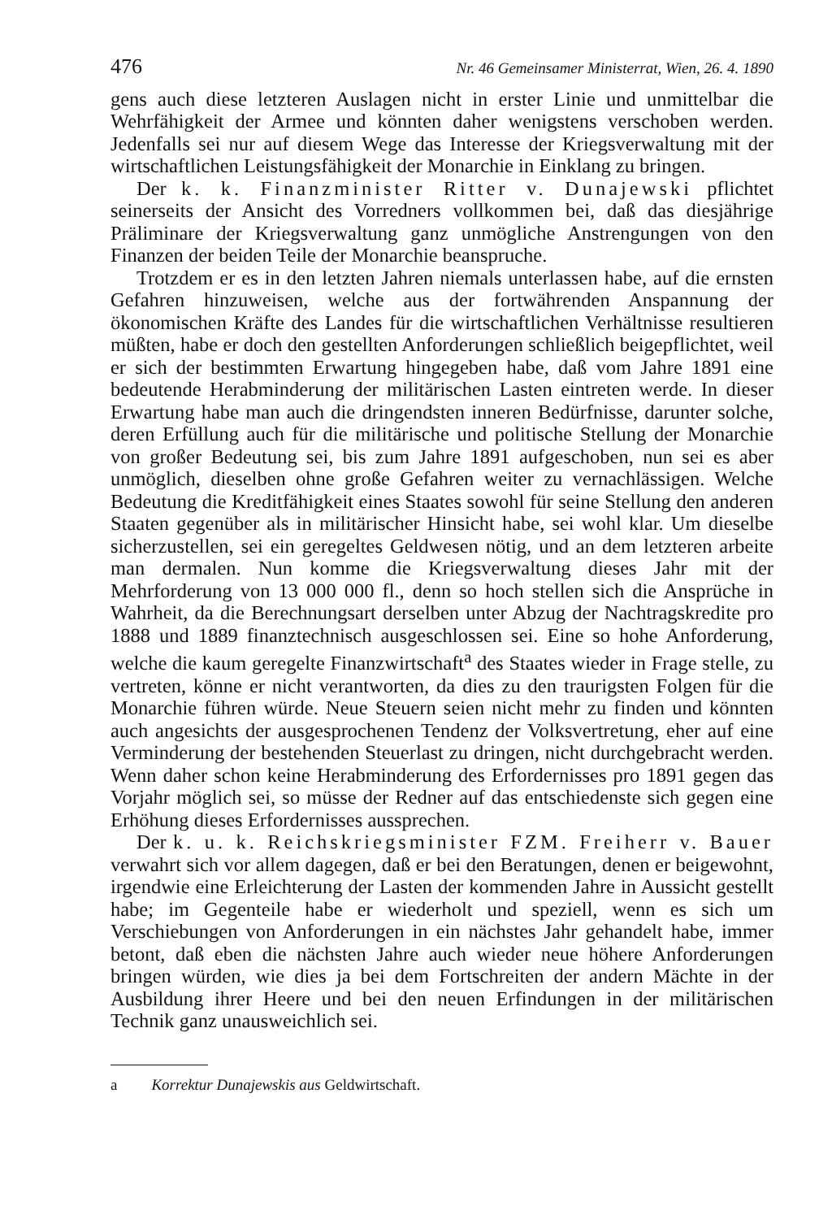476 Nr. 46 Gemeinsamer Ministerrat, Wien, 26. 4. 1890
gens auch diese letzteren Auslagen nicht in erster Linie und unmittelbar die Wehrfähigkeit der Armee und könnten daher wenigstens verschoben werden. Jedenfalls sei nur auf diesem Wege das Interesse der Kriegsverwaltung mit der wirtschaftlichen Leistungsfähigkeit der Monarchie in Einklang zu bringen.
Der k. k. Finanzminister Ritter v. Dunajewski pflichtet seinerseits der Ansicht des Vorredners vollkommen bei, daß das diesjährige Präliminare der Kriegsverwaltung ganz unmögliche Anstrengungen von den Finanzen der beiden Teile der Monarchie beanspruche.
Trotzdem er es in den letzten Jahren niemals unterlassen habe, auf die ernsten Gefahren hinzuweisen, welche aus der fortwährenden Anspannung der ökonomischen Kräfte des Landes für die wirtschaftlichen Verhältnisse resultieren müßten, habe er doch den gestellten Anforderungen schließlich beigepflichtet, weil er sich der bestimmten Erwartung hingegeben habe, daß vom Jahre 1891 eine bedeutende Herabminderung der militärischen Lasten eintreten werde. In dieser Erwartung habe man auch die dringendsten inneren Bedürfnisse, darunter solche, deren Erfüllung auch für die militärische und politische Stellung der Monarchie von großer Bedeutung sei, bis zum Jahre 1891 aufgeschoben, nun sei es aber unmöglich, dieselben ohne große Gefahren weiter zu vernachlässigen. Welche Bedeutung die Kreditfähigkeit eines Staates sowohl für seine Stellung den anderen Staaten gegenüber als in militärischer Hinsicht habe, sei wohl klar. Um dieselbe sicherzustellen, sei ein geregeltes Geldwesen nötig, und an dem letzteren arbeite man dermalen. Nun komme die Kriegsverwaltung dieses Jahr mit der Mehrforderung von 13 000 000 fl., denn so hoch stellen sich die Ansprüche in Wahrheit, da die Berechnungsart derselben unter Abzug der Nachtragskredite pro 1888 und 1889 finanztechnisch ausgeschlossen sei. Eine so hohe Anforderung, welche die kaum geregelte Finanzwirtschaft<sup>a</sup> des Staates wieder in Frage stelle, zu vertreten, könne er nicht verantworten, da dies zu den traurigsten Folgen für die Monarchie führen würde. Neue Steuern seien nicht mehr zu finden und könnten auch angesichts der ausgesprochenen Tendenz der Volksvertretung, eher auf eine Verminderung der bestehenden Steuerlast zu dringen, nicht durchgebracht werden. Wenn daher schon keine Herabminderung des Erfordernisses pro 1891 gegen das Vorjahr möglich sei, so müsse der Redner auf das entschiedenste sich gegen eine Erhöhung dieses Erfordernisses aussprechen.
Der k. u. k. Reichskriegsminister FZM. Freiherr v. Bauer verwahrt sich vor allem dagegen, daß er bei den Beratungen, denen er beigewohnt, irgendwie eine Erleichterung der Lasten der kommenden Jahre in Aussicht gestellt habe; im Gegenteile habe er wiederholt und speziell, wenn es sich um Verschiebungen von Anforderungen in ein nächstes Jahr gehandelt habe, immer betont, daß eben die nächsten Jahre auch wieder neue höhere Anforderungen bringen würden, wie dies ja bei dem Fortschreiten der andern Mächte in der Ausbildung ihrer Heere und bei den neuen Erfindungen in der militärischen Technik ganz unausweichlich sei.
a Korrektur Dunajewskis aus Geldwirtschaft.